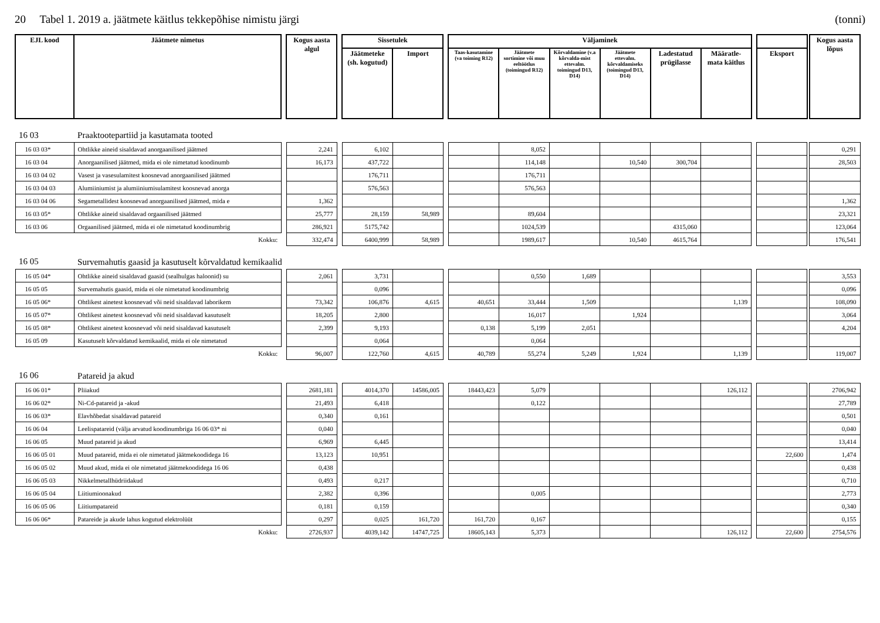20 Tabel 1. 2019 a. jäätmete käitlus tekkepõhise nimistu järgi (tonni)
| EJL kood | Jäätmete nimetus | | Kogus aasta algul | | Sissetulek | | | Väljaminek | | | | | | | | | Kogus aasta lõpus |
| --- | --- | --- | --- | --- | --- | --- | --- | --- | --- | --- | --- | --- | --- | --- | --- | --- | --- |
| | | | | | Jäätmeteke (sh. kogutud) | Import | | Taas-kasutamine (va toiming R12) | Jäätmete sortimine või muu eeltöötlus (toimingud R12) | Kõrvaldamine (v.a kõrvalda-mist ettevalm. toimingud D13, D14) | Jäätmete ettevalm. kõrvaldamiseks (toimingud D13, D14) | Ladestatud prügilasse | Määratle-mata käitlus | | Eksport | | |
| 16 03 | Praaktootepartiid ja kasutamata tooted | | | | | | | | | | | | | | | | |
| 16 03 03* | Ohtlikke aineid sisaldavad anorgaanilised jäätmed | | 2,241 | | 6,102 | | | | 8,052 | | | | | | | | 0,291 |
| 16 03 04 | Anorgaanilised jäätmed, mida ei ole nimetatud koodinumb | | 16,173 | | 437,722 | | | | 114,148 | | 10,540 | 300,704 | | | | | 28,503 |
| 16 03 04 02 | Vasest ja vasesulamitest koosnevad anorgaanilised jäätmed | | | | 176,711 | | | | 176,711 | | | | | | | | |
| 16 03 04 03 | Alumiiniumist ja alumiiniumisulamitest koosnevad anorga | | | | 576,563 | | | | 576,563 | | | | | | | | |
| 16 03 04 06 | Segametallidest koosnevad anorgaanilised jäätmed, mida e | | 1,362 | | | | | | | | | | | | | | 1,362 |
| 16 03 05* | Ohtlikke aineid sisaldavad orgaanilised jäätmed | | 25,777 | | 28,159 | 58,989 | | | 89,604 | | | | | | | | 23,321 |
| 16 03 06 | Orgaanilised jäätmed, mida ei ole nimetatud koodinumbrig | | 286,921 | | 5175,742 | | | | 1024,539 | | | 4315,060 | | | | | 123,064 |
| Kokku: | | | 332,474 | | 6400,999 | 58,989 | | | 1989,617 | | 10,540 | 4615,764 | | | | | 176,541 |
| 16 05 | Survemahutis gaasid ja kasutuselt kõrvaldatud kemikaalid | | | | | | | | | | | | | | | | |
| 16 05 04* | Ohtlikke aineid sisaldavad gaasid (sealhulgas haloonid) su | | 2,061 | | 3,731 | | | | 0,550 | 1,689 | | | | | | | 3,553 |
| 16 05 05 | Survemahutis gaasid, mida ei ole nimetatud koodinumbrig | | | | 0,096 | | | | | | | | | | | | 0,096 |
| 16 05 06* | Ohtlikest ainetest koosnevad või neid sisaldavad laborikem | | 73,342 | | 106,876 | 4,615 | | 40,651 | 33,444 | 1,509 | | | 1,139 | | | | 108,090 |
| 16 05 07* | Ohtlikest ainetest koosnevad või neid sisaldavad kasutuselt | | 18,205 | | 2,800 | | | | 16,017 | | 1,924 | | | | | | 3,064 |
| 16 05 08* | Ohtlikest ainetest koosnevad või neid sisaldavad kasutuselt | | 2,399 | | 9,193 | | | 0,138 | 5,199 | 2,051 | | | | | | | 4,204 |
| 16 05 09 | Kasutuselt kõrvaldatud kemikaalid, mida ei ole nimetatud | | | | 0,064 | | | | 0,064 | | | | | | | | |
| Kokku: | | | 96,007 | | 122,760 | 4,615 | | 40,789 | 55,274 | 5,249 | 1,924 | | 1,139 | | | | 119,007 |
| 16 06 | Patareid ja akud | | | | | | | | | | | | | | | | |
| 16 06 01* | Pliiakud | | 2681,181 | | 4014,370 | 14586,005 | | 18443,423 | 5,079 | | | | 126,112 | | | | 2706,942 |
| 16 06 02* | Ni-Cd-patareid ja -akud | | 21,493 | | 6,418 | | | | 0,122 | | | | | | | | 27,789 |
| 16 06 03* | Elavhõbedat sisaldavad patareid | | 0,340 | | 0,161 | | | | | | | | | | | | 0,501 |
| 16 06 04 | Leelispatareid (välja arvatud koodinumbriga 16 06 03* ni | | 0,040 | | | | | | | | | | | | | | 0,040 |
| 16 06 05 | Muud patareid ja akud | | 6,969 | | 6,445 | | | | | | | | | | | | 13,414 |
| 16 06 05 01 | Muud patareid, mida ei ole nimetatud jäätmekoodidega 16 | | 13,123 | | 10,951 | | | | | | | | | | 22,600 | | 1,474 |
| 16 06 05 02 | Muud akud, mida ei ole nimetatud jäätmekoodidega 16 06 | | 0,438 | | | | | | | | | | | | | | 0,438 |
| 16 06 05 03 | Nikkelmetallhüdriidakud | | 0,493 | | 0,217 | | | | | | | | | | | | 0,710 |
| 16 06 05 04 | Liitiumioonakud | | 2,382 | | 0,396 | | | | 0,005 | | | | | | | | 2,773 |
| 16 06 05 06 | Liitiumpatareid | | 0,181 | | 0,159 | | | | | | | | | | | | 0,340 |
| 16 06 06* | Patareide ja akude lahus kogutud elektrolüüt | | 0,297 | | 0,025 | 161,720 | | 161,720 | 0,167 | | | | | | | | 0,155 |
| Kokku: | | | 2726,937 | | 4039,142 | 14747,725 | | 18605,143 | 5,373 | | | | 126,112 | | 22,600 | | 2754,576 |